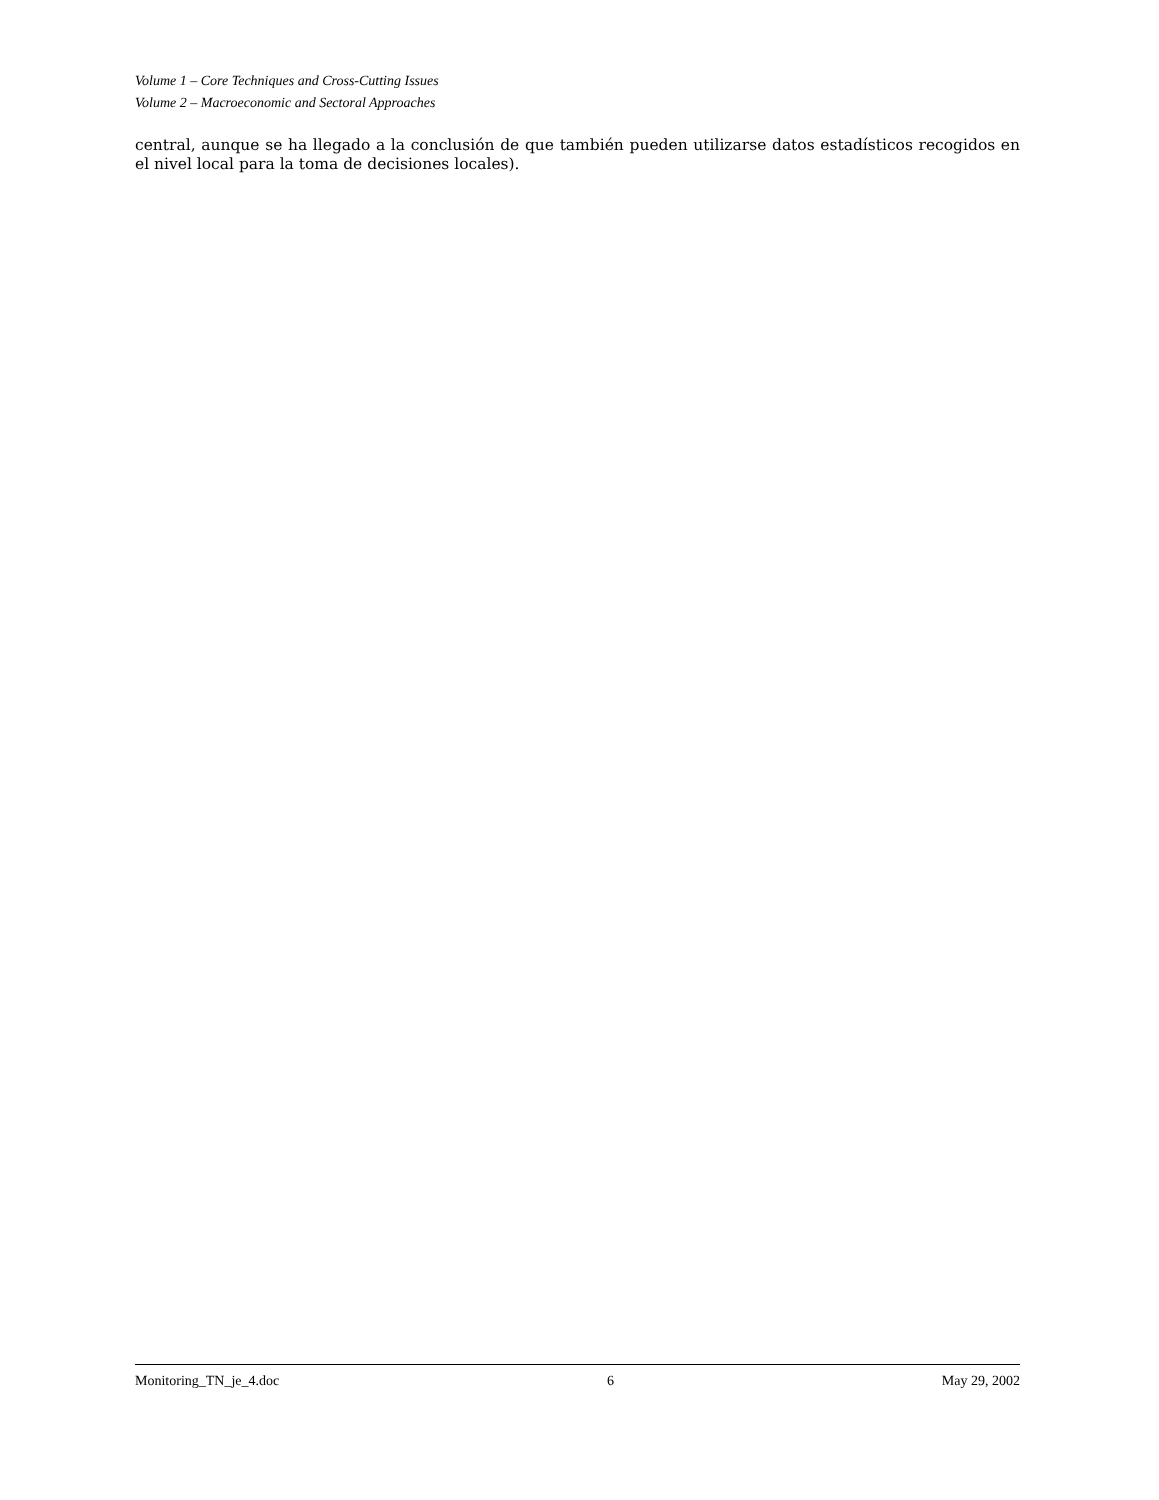Volume 1 – Core Techniques and Cross-Cutting Issues
Volume 2 – Macroeconomic and Sectoral Approaches
central, aunque se ha llegado a la conclusión de que también pueden utilizarse datos estadísticos recogidos en el nivel local para la toma de decisiones locales).
Monitoring_TN_je_4.doc 6 May 29, 2002